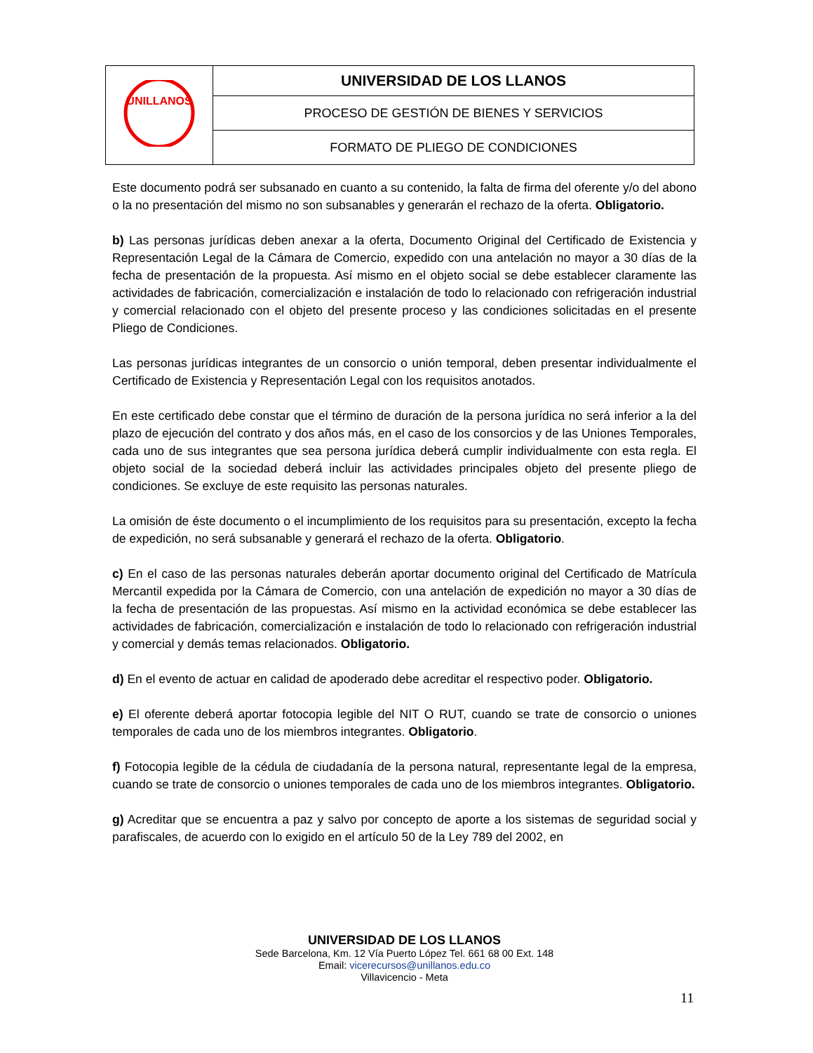| UNILLANOS | UNIVERSIDAD DE LOS LLANOS |
| | PROCESO DE GESTIÓN DE BIENES Y SERVICIOS |
| | FORMATO DE PLIEGO DE CONDICIONES |
Este documento podrá ser subsanado en cuanto a su contenido, la falta de firma del oferente y/o del abono o la no presentación del mismo no son subsanables y generarán el rechazo de la oferta. Obligatorio.
b) Las personas jurídicas deben anexar a la oferta, Documento Original del Certificado de Existencia y Representación Legal de la Cámara de Comercio, expedido con una antelación no mayor a 30 días de la fecha de presentación de la propuesta. Así mismo en el objeto social se debe establecer claramente las actividades de fabricación, comercialización e instalación de todo lo relacionado con refrigeración industrial y comercial relacionado con el objeto del presente proceso y las condiciones solicitadas en el presente Pliego de Condiciones.
Las personas jurídicas integrantes de un consorcio o unión temporal, deben presentar individualmente el Certificado de Existencia y Representación Legal con los requisitos anotados.
En este certificado debe constar que el término de duración de la persona jurídica no será inferior a la del plazo de ejecución del contrato y dos años más, en el caso de los consorcios y de las Uniones Temporales, cada uno de sus integrantes que sea persona jurídica deberá cumplir individualmente con esta regla. El objeto social de la sociedad deberá incluir las actividades principales objeto del presente pliego de condiciones. Se excluye de este requisito las personas naturales.
La omisión de éste documento o el incumplimiento de los requisitos para su presentación, excepto la fecha de expedición, no será subsanable y generará el rechazo de la oferta. Obligatorio.
c) En el caso de las personas naturales deberán aportar documento original del Certificado de Matrícula Mercantil expedida por la Cámara de Comercio, con una antelación de expedición no mayor a 30 días de la fecha de presentación de las propuestas. Así mismo en la actividad económica se debe establecer las actividades de fabricación, comercialización e instalación de todo lo relacionado con refrigeración industrial y comercial y demás temas relacionados. Obligatorio.
d) En el evento de actuar en calidad de apoderado debe acreditar el respectivo poder. Obligatorio.
e) El oferente deberá aportar fotocopia legible del NIT O RUT, cuando se trate de consorcio o uniones temporales de cada uno de los miembros integrantes. Obligatorio.
f) Fotocopia legible de la cédula de ciudadanía de la persona natural, representante legal de la empresa, cuando se trate de consorcio o uniones temporales de cada uno de los miembros integrantes. Obligatorio.
g) Acreditar que se encuentra a paz y salvo por concepto de aporte a los sistemas de seguridad social y parafiscales, de acuerdo con lo exigido en el artículo 50 de la Ley 789 del 2002, en
UNIVERSIDAD DE LOS LLANOS
Sede Barcelona, Km. 12 Vía Puerto López Tel. 661 68 00 Ext. 148
Email: vicerecursos@unillanos.edu.co
Villavicencio - Meta
11